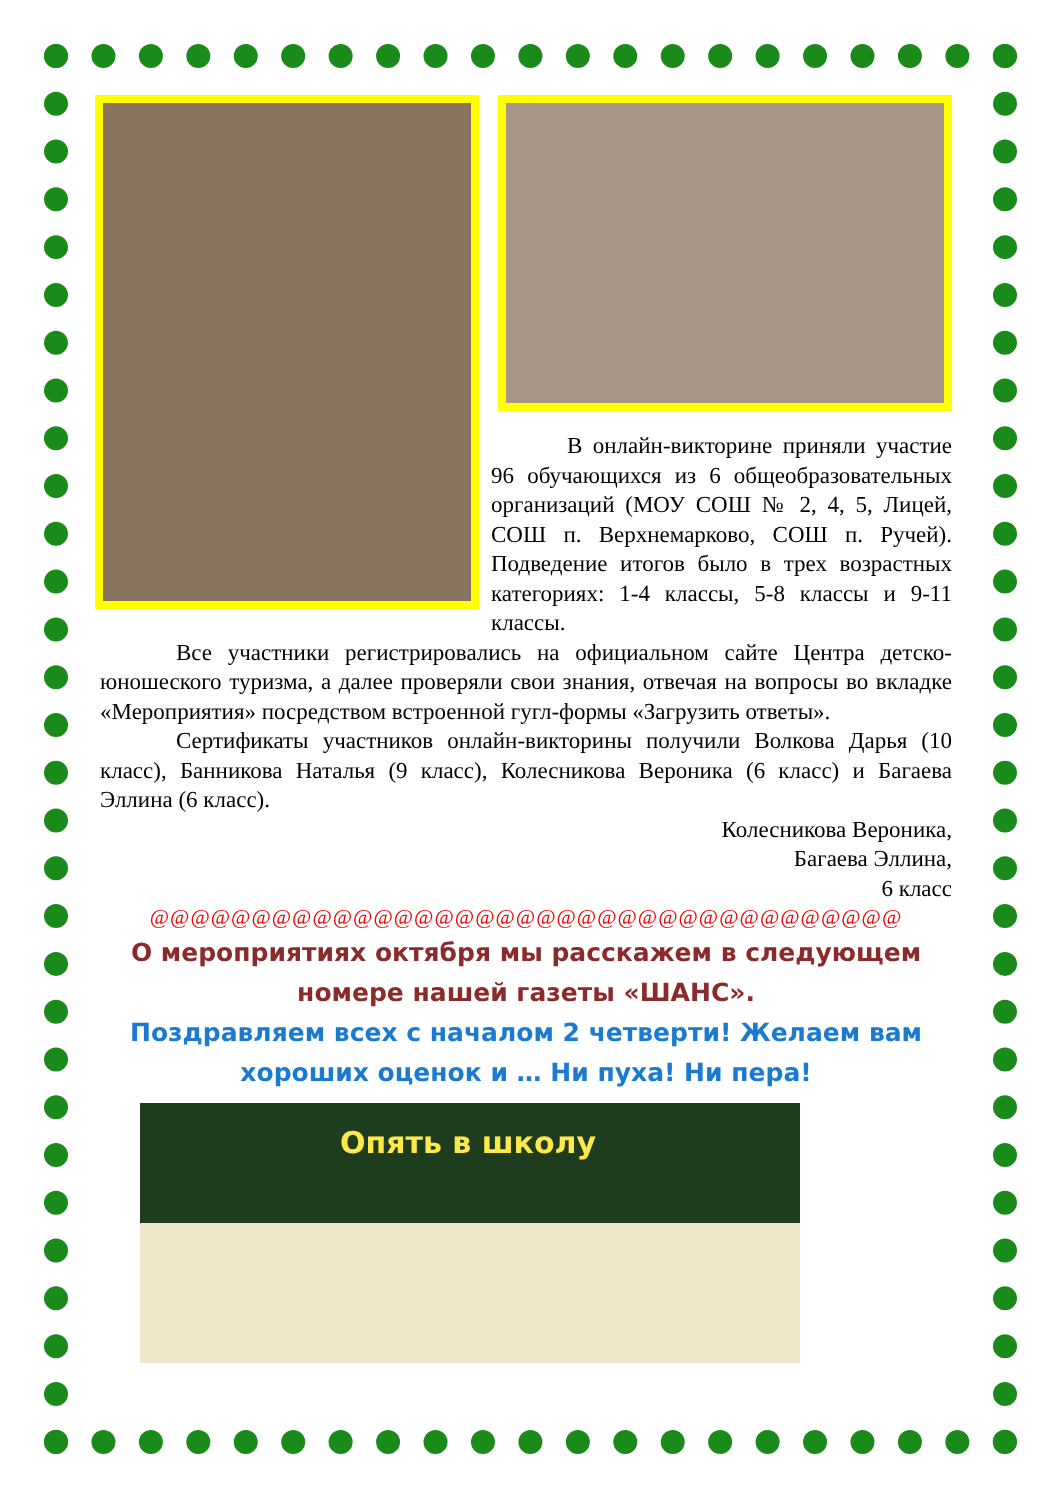В онлайн-викторине приняли участие 96 обучающихся из 6 общеобразовательных организаций (МОУ СОШ № 2, 4, 5, Лицей, СОШ п. Верхнемарково, СОШ п. Ручей). Подведение итогов было в трех возрастных категориях: 1-4 классы, 5-8 классы и 9-11 классы.
Все участники регистрировались на официальном сайте Центра детско-юношеского туризма, а далее проверяли свои знания, отвечая на вопросы во вкладке «Мероприятия» посредством встроенной гугл-формы «Загрузить ответы».
Сертификаты участников онлайн-викторины получили Волкова Дарья (10 класс), Банникова Наталья (9 класс), Колесникова Вероника (6 класс) и Багаева Эллина (6 класс).
Колесникова Вероника,
Багаева Эллина,
6 класс
@@@@@@@@@@@@@@@@@@@@@@@@@@@@@@@@@@@@@
О мероприятиях октября мы расскажем в следующем номере нашей газеты «ШАНС».
Поздравляем всех с началом 2 четверти! Желаем вам хороших оценок и … Ни пуха! Ни пера!
Опять в школу